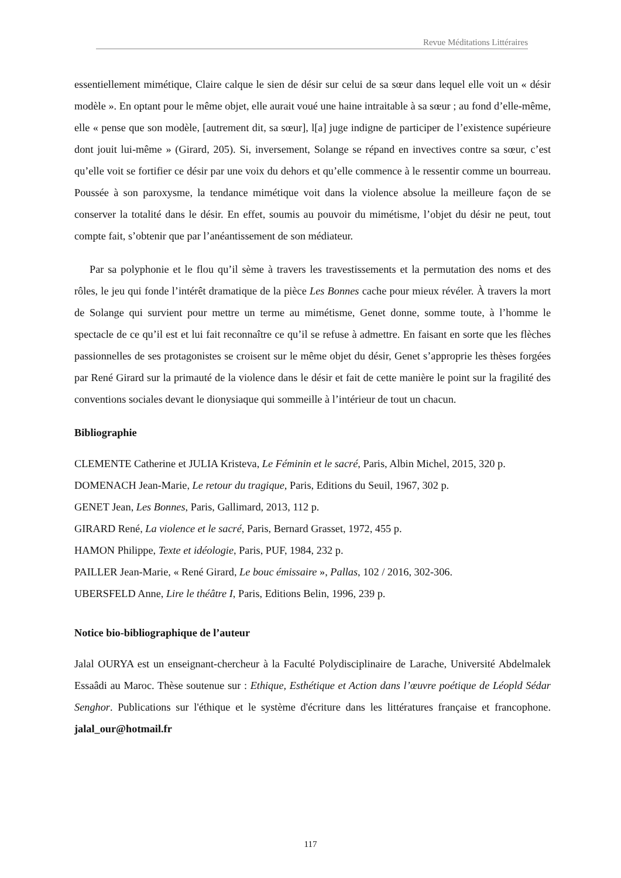Revue Méditations Littéraires
essentiellement mimétique, Claire calque le sien de désir sur celui de sa sœur dans lequel elle voit un « désir modèle ». En optant pour le même objet, elle aurait voué une haine intraitable à sa sœur ; au fond d’elle-même, elle « pense que son modèle, [autrement dit, sa sœur], l[a] juge indigne de participer de l’existence supérieure dont jouit lui-même » (Girard, 205). Si, inversement, Solange se répand en invectives contre sa sœur, c’est qu’elle voit se fortifier ce désir par une voix du dehors et qu’elle commence à le ressentir comme un bourreau. Poussée à son paroxysme, la tendance mimétique voit dans la violence absolue la meilleure façon de se conserver la totalité dans le désir. En effet, soumis au pouvoir du mimétisme, l’objet du désir ne peut, tout compte fait, s’obtenir que par l’anéantissement de son médiateur.
Par sa polyphonie et le flou qu’il sème à travers les travestissements et la permutation des noms et des rôles, le jeu qui fonde l’intérêt dramatique de la pièce Les Bonnes cache pour mieux révéler. À travers la mort de Solange qui survient pour mettre un terme au mimétisme, Genet donne, somme toute, à l’homme le spectacle de ce qu’il est et lui fait reconnaître ce qu’il se refuse à admettre. En faisant en sorte que les flèches passionnelles de ses protagonistes se croisent sur le même objet du désir, Genet s’approprie les thèses forgées par René Girard sur la primauté de la violence dans le désir et fait de cette manière le point sur la fragilité des conventions sociales devant le dionysiaque qui sommeille à l’intérieur de tout un chacun.
Bibliographie
CLEMENTE Catherine et JULIA Kristeva, Le Féminin et le sacré, Paris, Albin Michel, 2015, 320 p.
DOMENACH Jean-Marie, Le retour du tragique, Paris, Editions du Seuil, 1967, 302 p.
GENET Jean, Les Bonnes, Paris, Gallimard, 2013, 112 p.
GIRARD René, La violence et le sacré, Paris, Bernard Grasset, 1972, 455 p.
HAMON Philippe, Texte et idéologie, Paris, PUF, 1984, 232 p.
PAILLER Jean-Marie, « René Girard, Le bouc émissaire », Pallas, 102 / 2016, 302-306.
UBERSFELD Anne, Lire le théâtre I, Paris, Editions Belin, 1996, 239 p.
Notice bio-bibliographique de l’auteur
Jalal OURYA est un enseignant-chercheur à la Faculté Polydisciplinaire de Larache, Université Abdelmalek Essaâdi au Maroc. Thèse soutenue sur : Ethique, Esthétique et Action dans l’œuvre poétique de Léopld Sédar Senghor. Publications sur l'éthique et le système d'écriture dans les littératures française et francophone. jalal_our@hotmail.fr
117